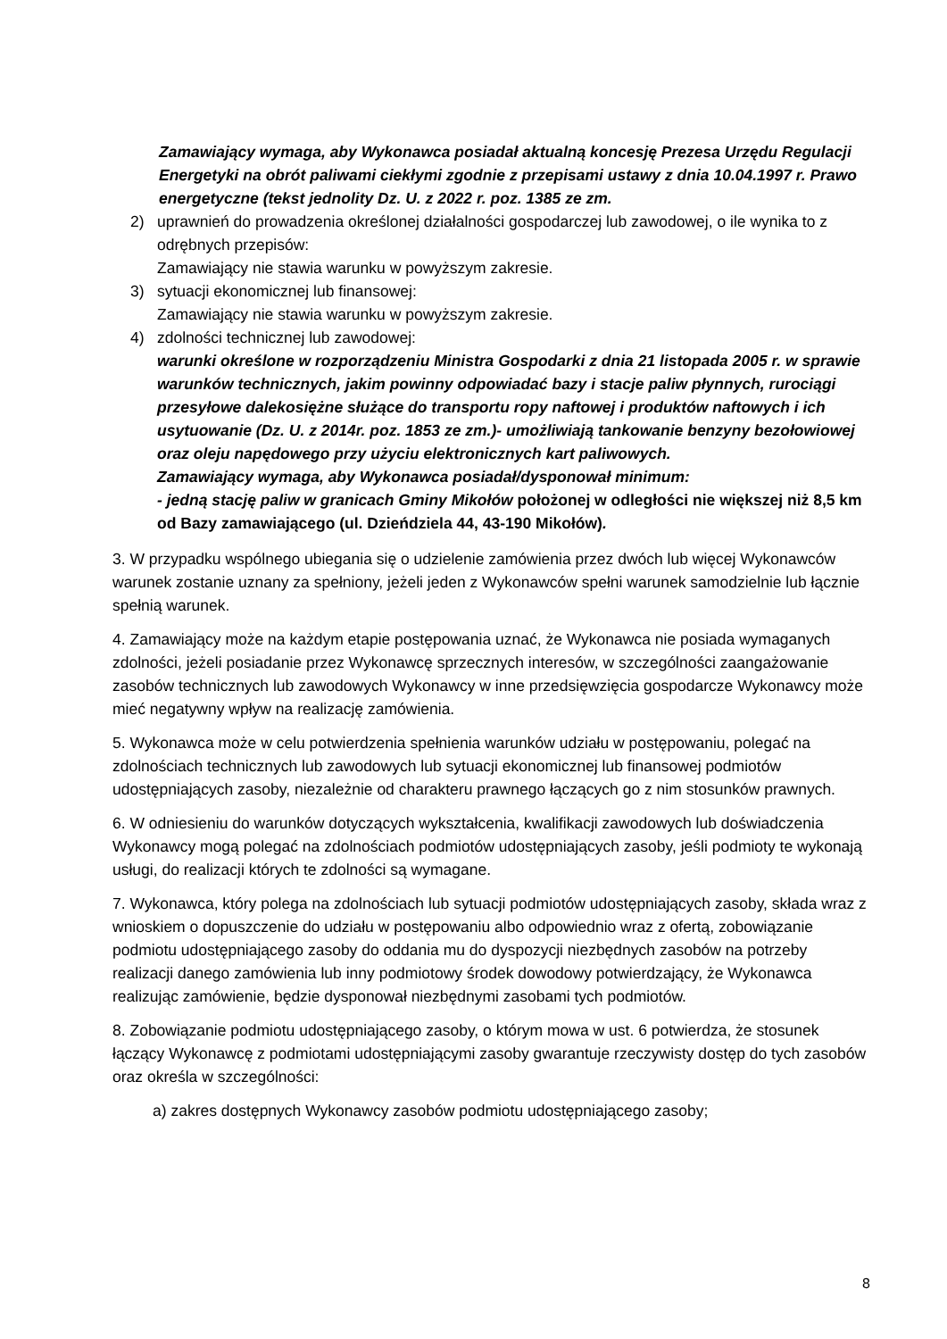Zamawiający wymaga, aby Wykonawca posiadał aktualną koncesję Prezesa Urzędu Regulacji Energetyki na obrót paliwami ciekłymi zgodnie z przepisami ustawy z dnia 10.04.1997 r. Prawo energetyczne (tekst jednolity Dz. U. z 2022 r. poz. 1385 ze zm.
2) uprawnień do prowadzenia określonej działalności gospodarczej lub zawodowej, o ile wynika to z odrębnych przepisów:
Zamawiający nie stawia warunku w powyższym zakresie.
3) sytuacji ekonomicznej lub finansowej:
Zamawiający nie stawia warunku w powyższym zakresie.
4) zdolności technicznej lub zawodowej:
warunki określone w rozporządzeniu Ministra Gospodarki z dnia 21 listopada 2005 r. w sprawie warunków technicznych, jakim powinny odpowiadać bazy i stacje paliw płynnych, rurociągi przesyłowe dalekosiężne służące do transportu ropy naftowej i produktów naftowych i ich usytuowanie (Dz. U. z 2014r. poz. 1853 ze zm.)- umożliwiają tankowanie benzyny bezołowiowej oraz oleju napędowego przy użyciu elektronicznych kart paliwowych.
Zamawiający wymaga, aby Wykonawca posiadał/dysponował minimum:
- jedną stację paliw w granicach Gminy Mikołów położonej w odległości nie większej niż 8,5 km od Bazy zamawiającego (ul. Dzieńdziela 44, 43-190 Mikołów).
3. W przypadku wspólnego ubiegania się o udzielenie zamówienia przez dwóch lub więcej Wykonawców warunek zostanie uznany za spełniony, jeżeli jeden z Wykonawców spełni warunek samodzielnie lub łącznie spełnią warunek.
4. Zamawiający może na każdym etapie postępowania uznać, że Wykonawca nie posiada wymaganych zdolności, jeżeli posiadanie przez Wykonawcę sprzecznych interesów, w szczególności zaangażowanie zasobów technicznych lub zawodowych Wykonawcy w inne przedsięwzięcia gospodarcze Wykonawcy może mieć negatywny wpływ na realizację zamówienia.
5. Wykonawca może w celu potwierdzenia spełnienia warunków udziału w postępowaniu, polegać na zdolnościach technicznych lub zawodowych lub sytuacji ekonomicznej lub finansowej podmiotów udostępniających zasoby, niezależnie od charakteru prawnego łączących go z nim stosunków prawnych.
6. W odniesieniu do warunków dotyczących wykształcenia, kwalifikacji zawodowych lub doświadczenia Wykonawcy mogą polegać na zdolnościach podmiotów udostępniających zasoby, jeśli podmioty te wykonają usługi, do realizacji których te zdolności są wymagane.
7. Wykonawca, który polega na zdolnościach lub sytuacji podmiotów udostępniających zasoby, składa wraz z wnioskiem o dopuszczenie do udziału w postępowaniu albo odpowiednio wraz z ofertą, zobowiązanie podmiotu udostępniającego zasoby do oddania mu do dyspozycji niezbędnych zasobów na potrzeby realizacji danego zamówienia lub inny podmiotowy środek dowodowy potwierdzający, że Wykonawca realizując zamówienie, będzie dysponował niezbędnymi zasobami tych podmiotów.
8. Zobowiązanie podmiotu udostępniającego zasoby, o którym mowa w ust. 6 potwierdza, że stosunek łączący Wykonawcę z podmiotami udostępniającymi zasoby gwarantuje rzeczywisty dostęp do tych zasobów oraz określa w szczególności:
a) zakres dostępnych Wykonawcy zasobów podmiotu udostępniającego zasoby;
8